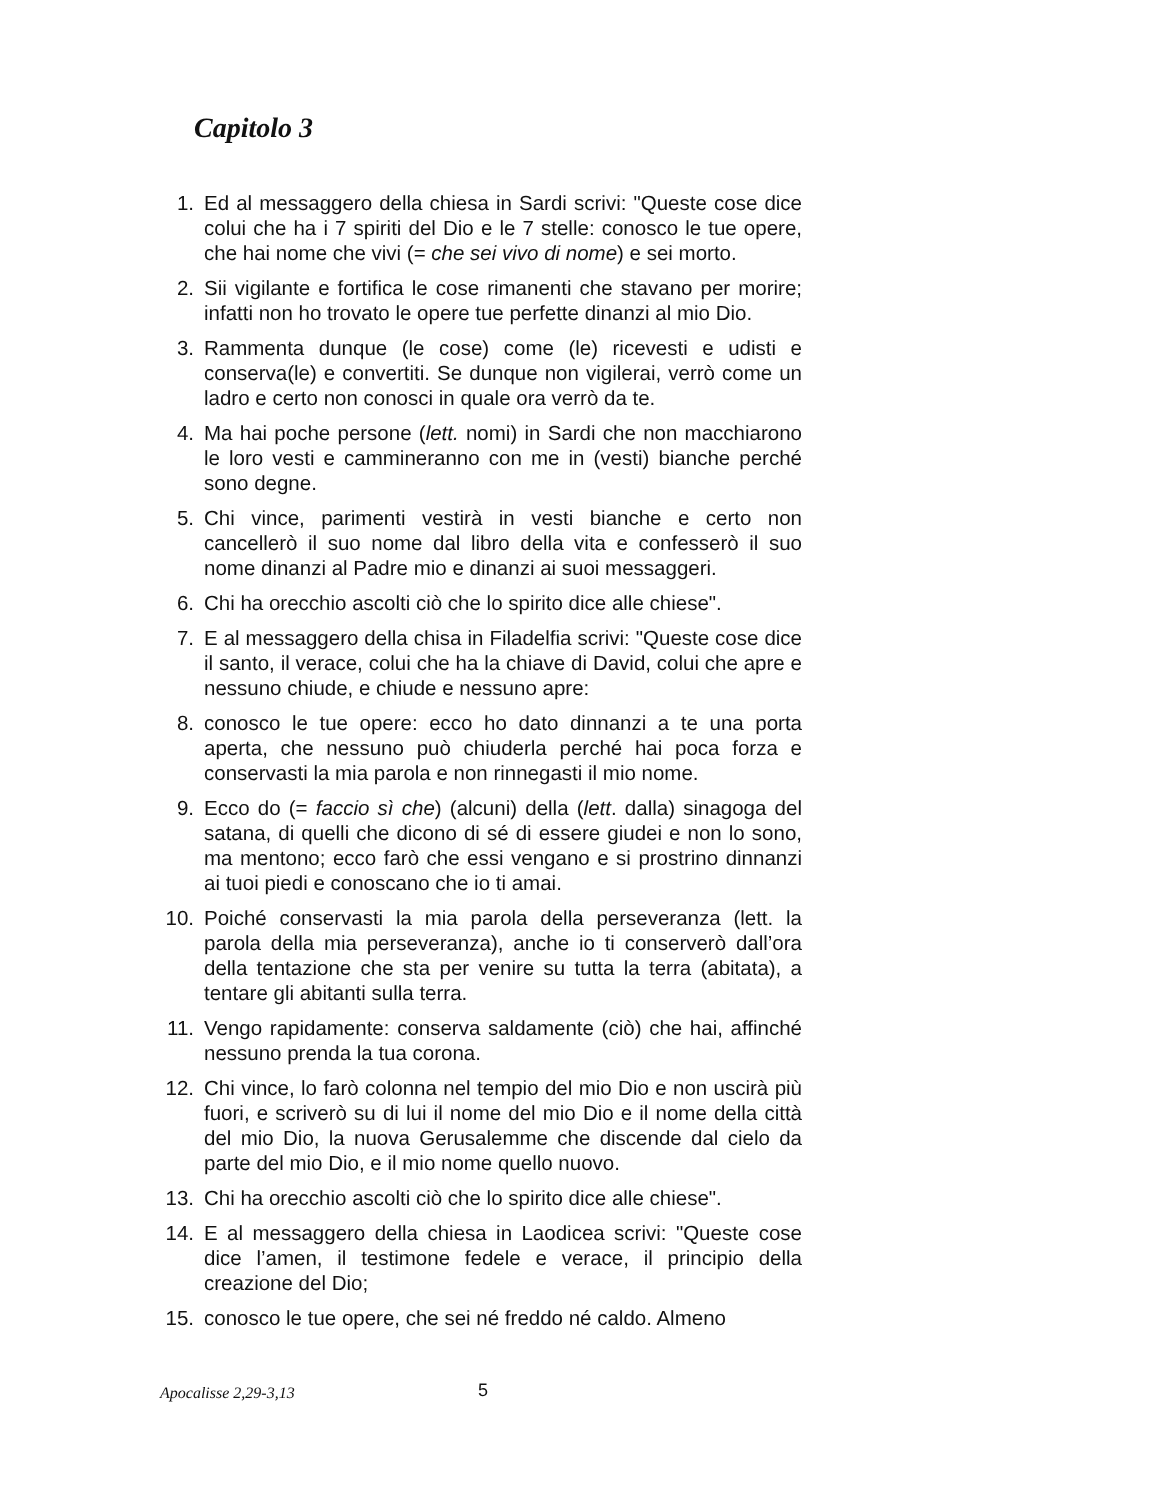Capitolo 3
1. Ed al messaggero della chiesa in Sardi scrivi: "Queste cose dice colui che ha i 7 spiriti del Dio e le 7 stelle: conosco le tue opere, che hai nome che vivi (= che sei vivo di nome) e sei morto.
2. Sii vigilante e fortifica le cose rimanenti che stavano per morire; infatti non ho trovato le opere tue perfette dinanzi al mio Dio.
3. Rammenta dunque (le cose) come (le) ricevesti e udisti e conserva(le) e convertiti. Se dunque non vigilerai, verrò come un ladro e certo non conosci in quale ora verrò da te.
4. Ma hai poche persone (lett. nomi) in Sardi che non macchiarono le loro vesti e cammineranno con me in (vesti) bianche perché sono degne.
5. Chi vince, parimenti vestirà in vesti bianche e certo non cancellerò il suo nome dal libro della vita e confesserò il suo nome dinanzi al Padre mio e dinanzi ai suoi messaggeri.
6. Chi ha orecchio ascolti ciò che lo spirito dice alle chiese".
7. E al messaggero della chisa in Filadelfia scrivi: "Queste cose dice il santo, il verace, colui che ha la chiave di David, colui che apre e nessuno chiude, e chiude e nessuno apre:
8. conosco le tue opere: ecco ho dato dinnanzi a te una porta aperta, che nessuno può chiuderla perché hai poca forza e conservasti la mia parola e non rinnegasti il mio nome.
9. Ecco do (= faccio sì che) (alcuni) della (lett. dalla) sinagoga del satana, di quelli che dicono di sé di essere giudei e non lo sono, ma mentono; ecco farò che essi vengano e si prostrino dinnanzi ai tuoi piedi e conoscano che io ti amai.
10. Poiché conservasti la mia parola della perseveranza (lett. la parola della mia perseveranza), anche io ti conserverò dall’ora della tentazione che sta per venire su tutta la terra (abitata), a tentare gli abitanti sulla terra.
11. Vengo rapidamente: conserva saldamente (ciò) che hai, affinché nessuno prenda la tua corona.
12. Chi vince, lo farò colonna nel tempio del mio Dio e non uscirà più fuori, e scriverò su di lui il nome del mio Dio e il nome della città del mio Dio, la nuova Gerusalemme che discende dal cielo da parte del mio Dio, e il mio nome quello nuovo.
13. Chi ha orecchio ascolti ciò che lo spirito dice alle chiese".
14. E al messaggero della chiesa in Laodicea scrivi: "Queste cose dice l’amen, il testimone fedele e verace, il principio della creazione del Dio;
15. conosco le tue opere, che sei né freddo né caldo. Almeno
Apocalisse 2,29-3,13 5